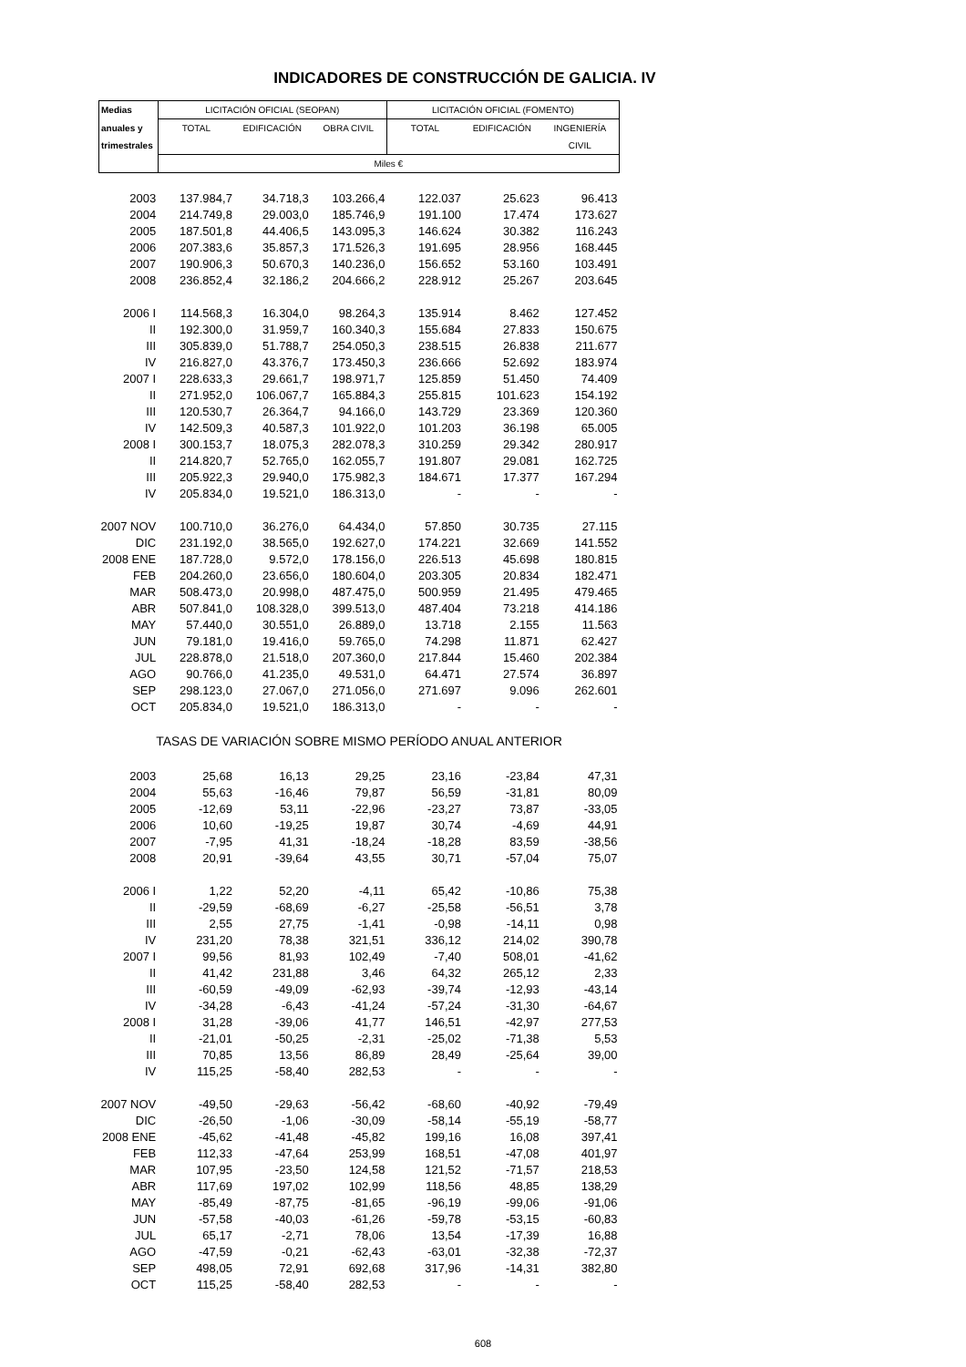INDICADORES DE CONSTRUCCIÓN DE GALICIA. IV
| Medias | LICITACIÓN OFICIAL (SEOPAN) | | | LICITACIÓN OFICIAL (FOMENTO) | | |
| --- | --- | --- | --- | --- | --- | --- |
| anuales y | TOTAL | EDIFICACIÓN | OBRA CIVIL | TOTAL | EDIFICACIÓN | INGENIERÍA |
| trimestrales | | | | | | CIVIL |
| | Miles € | | | | | |
| 2003 | 137.984,7 | 34.718,3 | 103.266,4 | 122.037 | 25.623 | 96.413 |
| 2004 | 214.749,8 | 29.003,0 | 185.746,9 | 191.100 | 17.474 | 173.627 |
| 2005 | 187.501,8 | 44.406,5 | 143.095,3 | 146.624 | 30.382 | 116.243 |
| 2006 | 207.383,6 | 35.857,3 | 171.526,3 | 191.695 | 28.956 | 168.445 |
| 2007 | 190.906,3 | 50.670,3 | 140.236,0 | 156.652 | 53.160 | 103.491 |
| 2008 | 236.852,4 | 32.186,2 | 204.666,2 | 228.912 | 25.267 | 203.645 |
| 2006 I | 114.568,3 | 16.304,0 | 98.264,3 | 135.914 | 8.462 | 127.452 |
| II | 192.300,0 | 31.959,7 | 160.340,3 | 155.684 | 27.833 | 150.675 |
| III | 305.839,0 | 51.788,7 | 254.050,3 | 238.515 | 26.838 | 211.677 |
| IV | 216.827,0 | 43.376,7 | 173.450,3 | 236.666 | 52.692 | 183.974 |
| 2007 I | 228.633,3 | 29.661,7 | 198.971,7 | 125.859 | 51.450 | 74.409 |
| II | 271.952,0 | 106.067,7 | 165.884,3 | 255.815 | 101.623 | 154.192 |
| III | 120.530,7 | 26.364,7 | 94.166,0 | 143.729 | 23.369 | 120.360 |
| IV | 142.509,3 | 40.587,3 | 101.922,0 | 101.203 | 36.198 | 65.005 |
| 2008 I | 300.153,7 | 18.075,3 | 282.078,3 | 310.259 | 29.342 | 280.917 |
| II | 214.820,7 | 52.765,0 | 162.055,7 | 191.807 | 29.081 | 162.725 |
| III | 205.922,3 | 29.940,0 | 175.982,3 | 184.671 | 17.377 | 167.294 |
| IV | 205.834,0 | 19.521,0 | 186.313,0 | - | - | - |
| 2007 NOV | 100.710,0 | 36.276,0 | 64.434,0 | 57.850 | 30.735 | 27.115 |
| DIC | 231.192,0 | 38.565,0 | 192.627,0 | 174.221 | 32.669 | 141.552 |
| 2008 ENE | 187.728,0 | 9.572,0 | 178.156,0 | 226.513 | 45.698 | 180.815 |
| FEB | 204.260,0 | 23.656,0 | 180.604,0 | 203.305 | 20.834 | 182.471 |
| MAR | 508.473,0 | 20.998,0 | 487.475,0 | 500.959 | 21.495 | 479.465 |
| ABR | 507.841,0 | 108.328,0 | 399.513,0 | 487.404 | 73.218 | 414.186 |
| MAY | 57.440,0 | 30.551,0 | 26.889,0 | 13.718 | 2.155 | 11.563 |
| JUN | 79.181,0 | 19.416,0 | 59.765,0 | 74.298 | 11.871 | 62.427 |
| JUL | 228.878,0 | 21.518,0 | 207.360,0 | 217.844 | 15.460 | 202.384 |
| AGO | 90.766,0 | 41.235,0 | 49.531,0 | 64.471 | 27.574 | 36.897 |
| SEP | 298.123,0 | 27.067,0 | 271.056,0 | 271.697 | 9.096 | 262.601 |
| OCT | 205.834,0 | 19.521,0 | 186.313,0 | - | - | - |
| TASAS DE VARIACIÓN SOBRE MISMO PERÍODO ANUAL ANTERIOR | | | | | | |
| 2003 | 25,68 | 16,13 | 29,25 | 23,16 | -23,84 | 47,31 |
| 2004 | 55,63 | -16,46 | 79,87 | 56,59 | -31,81 | 80,09 |
| 2005 | -12,69 | 53,11 | -22,96 | -23,27 | 73,87 | -33,05 |
| 2006 | 10,60 | -19,25 | 19,87 | 30,74 | -4,69 | 44,91 |
| 2007 | -7,95 | 41,31 | -18,24 | -18,28 | 83,59 | -38,56 |
| 2008 | 20,91 | -39,64 | 43,55 | 30,71 | -57,04 | 75,07 |
| 2006 I | 1,22 | 52,20 | -4,11 | 65,42 | -10,86 | 75,38 |
| II | -29,59 | -68,69 | -6,27 | -25,58 | -56,51 | 3,78 |
| III | 2,55 | 27,75 | -1,41 | -0,98 | -14,11 | 0,98 |
| IV | 231,20 | 78,38 | 321,51 | 336,12 | 214,02 | 390,78 |
| 2007 I | 99,56 | 81,93 | 102,49 | -7,40 | 508,01 | -41,62 |
| II | 41,42 | 231,88 | 3,46 | 64,32 | 265,12 | 2,33 |
| III | -60,59 | -49,09 | -62,93 | -39,74 | -12,93 | -43,14 |
| IV | -34,28 | -6,43 | -41,24 | -57,24 | -31,30 | -64,67 |
| 2008 I | 31,28 | -39,06 | 41,77 | 146,51 | -42,97 | 277,53 |
| II | -21,01 | -50,25 | -2,31 | -25,02 | -71,38 | 5,53 |
| III | 70,85 | 13,56 | 86,89 | 28,49 | -25,64 | 39,00 |
| IV | 115,25 | -58,40 | 282,53 | - | - | - |
| 2007 NOV | -49,50 | -29,63 | -56,42 | -68,60 | -40,92 | -79,49 |
| DIC | -26,50 | -1,06 | -30,09 | -58,14 | -55,19 | -58,77 |
| 2008 ENE | -45,62 | -41,48 | -45,82 | 199,16 | 16,08 | 397,41 |
| FEB | 112,33 | -47,64 | 253,99 | 168,51 | -47,08 | 401,97 |
| MAR | 107,95 | -23,50 | 124,58 | 121,52 | -71,57 | 218,53 |
| ABR | 117,69 | 197,02 | 102,99 | 118,56 | 48,85 | 138,29 |
| MAY | -85,49 | -87,75 | -81,65 | -96,19 | -99,06 | -91,06 |
| JUN | -57,58 | -40,03 | -61,26 | -59,78 | -53,15 | -60,83 |
| JUL | 65,17 | -2,71 | 78,06 | 13,54 | -17,39 | 16,88 |
| AGO | -47,59 | -0,21 | -62,43 | -63,01 | -32,38 | -72,37 |
| SEP | 498,05 | 72,91 | 692,68 | 317,96 | -14,31 | 382,80 |
| OCT | 115,25 | -58,40 | 282,53 | - | - | - |
608